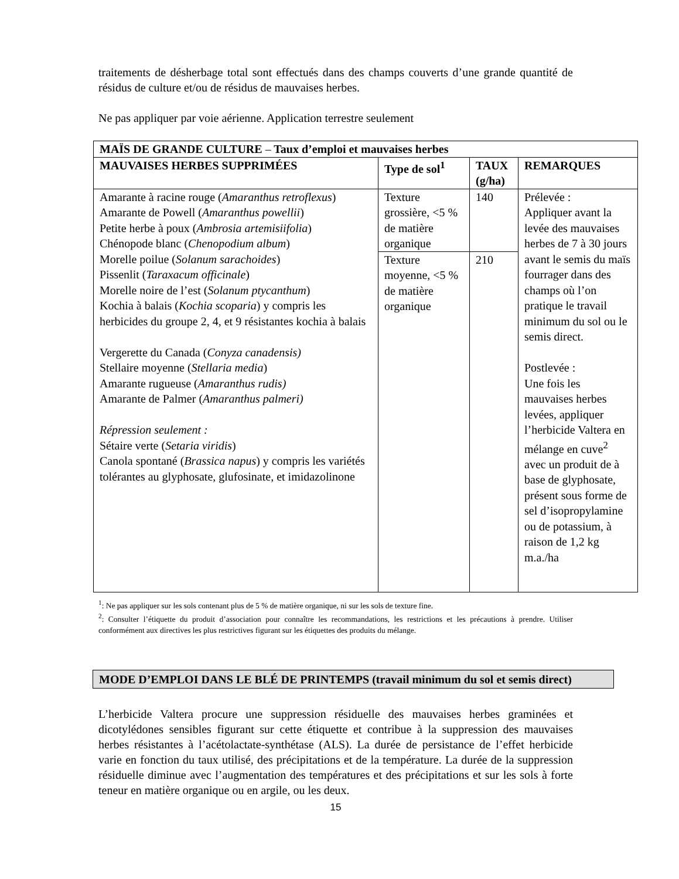traitements de désherbage total sont effectués dans des champs couverts d’une grande quantité de résidus de culture et/ou de résidus de mauvaises herbes.
Ne pas appliquer par voie aérienne. Application terrestre seulement
| MAÏS DE GRANDE CULTURE – Taux d’emploi et mauvaises herbes | | | |
| --- | --- | --- | --- |
| MAUVAISES HERBES SUPPRIMÉES | Type de sol<sup>1</sup> | TAUX (g/ha) | REMARQUES |
| Amarante à racine rouge ( Amaranthus retroflexus ) Amarante de Powell ( Amaranthus powellii ) Petite herbe à poux ( Ambrosia artemisiifolia ) Chénopode blanc ( Chenopodium album ) Morelle poilue ( Solanum sarachoides ) Pissenlit ( Taraxacum officinale ) Morelle noire de l’est ( Solanum ptycanthum ) Kochia à balais ( Kochia scoparia ) y compris les herbicides du groupe 2, 4, et 9 résistantes kochia à balais Vergerette du Canada ( Conyza canadensis) Stellaire moyenne ( Stellaria media ) Amarante rugueuse ( Amaranthus rudis) Amarante de Palmer ( Amaranthus palmeri) Répression seulement : Sétaire verte ( Setaria viridis ) Canola spontané ( Brassica napus ) y compris les variétés tolérantes au glyphosate, glufosinate, et imidazolinone | Texture grossière, <5 % de matière organique | 140 | Prélevée : Appliquer avant la levée des mauvaises herbes de 7 à 30 jours avant le semis du maïs fourrager dans des champs où l’on pratique le travail minimum du sol ou le semis direct. Postlevée : Une fois les mauvaises herbes levées, appliquer l’herbicide Valtera en mélange en cuve<sup>2</sup> avec un produit de à base de glyphosate, présent sous forme de sel d’isopropylamine ou de potassium, à raison de 1,2 kg m.a./ha |
| | Texture moyenne, <5 % de matière organique | 210 | |
<sup>1</sup>: Ne pas appliquer sur les sols contenant plus de 5 % de matière organique, ni sur les sols de texture fine.
<sup>2</sup>: Consulter l’étiquette du produit d’association pour connaître les recommandations, les restrictions et les précautions à prendre. Utiliser conformément aux directives les plus restrictives figurant sur les étiquettes des produits du mélange.
MODE D’EMPLOI DANS LE BLÉ DE PRINTEMPS (travail minimum du sol et semis direct)
L’herbicide Valtera procure une suppression résiduelle des mauvaises herbes graminées et dicotylédones sensibles figurant sur cette étiquette et contribue à la suppression des mauvaises herbes résistantes à l’acétolactate-synthétase (ALS). La durée de persistance de l’effet herbicide varie en fonction du taux utilisé, des précipitations et de la température. La durée de la suppression résiduelle diminue avec l’augmentation des températures et des précipitations et sur les sols à forte teneur en matière organique ou en argile, ou les deux.
15